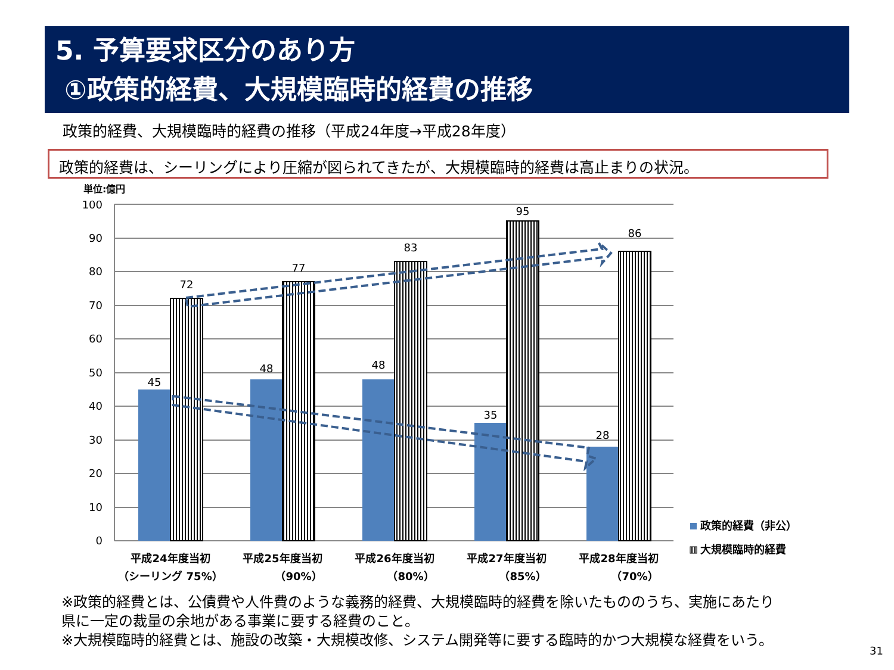5. 予算要求区分のあり方
①政策的経費、大規模臨時的経費の推移
政策的経費、大規模臨時的経費の推移（平成24年度→平成28年度）
政策的経費は、シーリングにより圧縮が図られてきたが、大規模臨時的経費は高止まりの状況。
単位:億円
100
90
80
70
60
50
40
30
20
10
0
45
72
48
77
48
83
35
95
28
86
平成24年度当初
（シーリング 75%）
平成25年度当初
（90%）
平成26年度当初
（80%）
平成27年度当初
（85%）
平成28年度当初
（70%）
政策的経費（非公）
大規模臨時的経費
※政策的経費とは、公債費や人件費のような義務的経費、大規模臨時的経費を除いたもののうち、実施にあたり
県に一定の裁量の余地がある事業に要する経費のこと。
※大規模臨時的経費とは、施設の改築・大規模改修、システム開発等に要する臨時的かつ大規模な経費をいう。
31